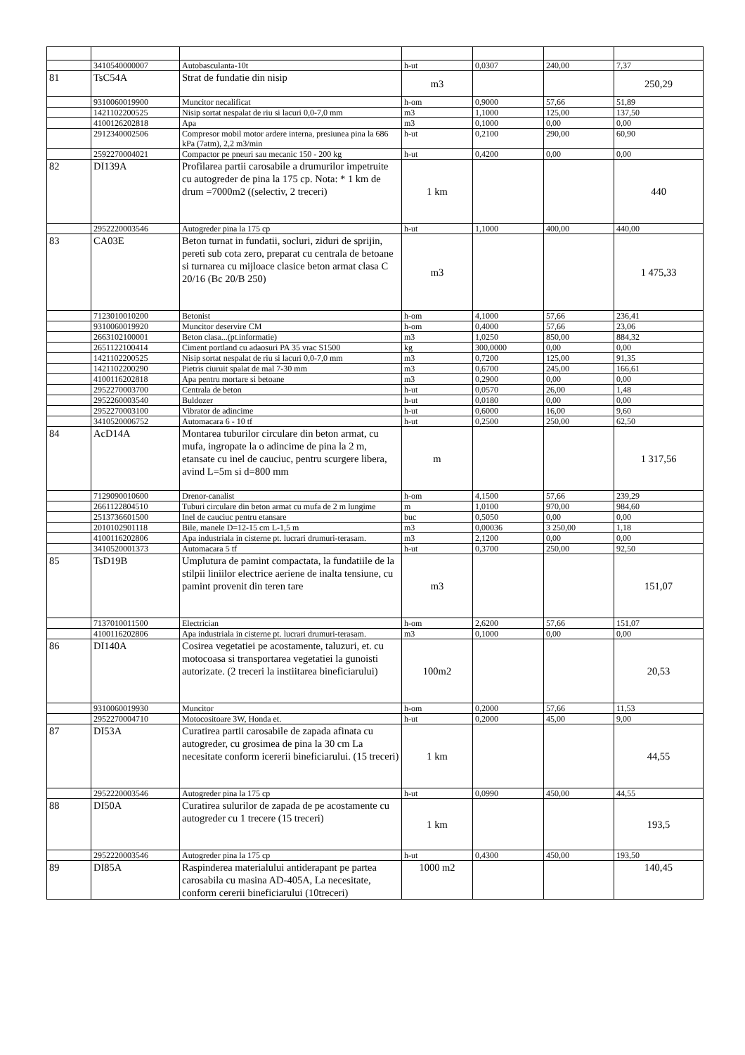| | 3410540000007 | Autobasculanta-10t | h-ut | 0,0307 | 240,00 | 7,37 |
| 81 | TsC54A | Strat de fundatie din nisip | m3 | | | 250,29 |
| | 9310060019900 | Muncitor necalificat | h-om | 0,9000 | 57,66 | 51,89 |
| | 1421102200525 | Nisip sortat nespalat de riu si lacuri 0,0-7,0 mm | m3 | 1,1000 | 125,00 | 137,50 |
| | 4100126202818 | Apa | m3 | 0,1000 | 0,00 | 0,00 |
| | 2912340002506 | Compresor mobil motor ardere interna, presiunea pina la 686 kPa (7atm), 2,2 m3/min | h-ut | 0,2100 | 290,00 | 60,90 |
| | 2592270004021 | Compactor pe pneuri sau mecanic 150 - 200 kg | h-ut | 0,4200 | 0,00 | 0,00 |
| 82 | DI139A | Profilarea partii carosabile a drumurilor impetruite cu autogreder de pina la 175 cp. Nota: * 1 km de drum =7000m2 ((selectiv, 2 treceri) | 1 km | | | 440 |
| | 2952220003546 | Autogreder pina la 175 cp | h-ut | 1,1000 | 400,00 | 440,00 |
| 83 | CA03E | Beton turnat in fundatii, socluri, ziduri de sprijin, pereti sub cota zero, preparat cu centrala de betoane si turnarea cu mijloace clasice beton armat clasa C 20/16 (Bc 20/B 250) | m3 | | | 1 475,33 |
| | 7123010010200 | Betonist | h-om | 4,1000 | 57,66 | 236,41 |
| | 9310060019920 | Muncitor deservire CM | h-om | 0,4000 | 57,66 | 23,06 |
| | 2663102100001 | Beton clasa...(pt.informatie) | m3 | 1,0250 | 850,00 | 884,32 |
| | 2651122100414 | Ciment portland cu adaosuri PA 35 vrac S1500 | kg | 300,0000 | 0,00 | 0,00 |
| | 1421102200525 | Nisip sortat nespalat de riu si lacuri 0,0-7,0 mm | m3 | 0,7200 | 125,00 | 91,35 |
| | 1421102200290 | Pietris ciuruit spalat de mal 7-30 mm | m3 | 0,6700 | 245,00 | 166,61 |
| | 4100116202818 | Apa pentru mortare si betoane | m3 | 0,2900 | 0,00 | 0,00 |
| | 2952270003700 | Centrala de beton | h-ut | 0,0570 | 26,00 | 1,48 |
| | 2952260003540 | Buldozer | h-ut | 0,0180 | 0,00 | 0,00 |
| | 2952270003100 | Vibrator de adincime | h-ut | 0,6000 | 16,00 | 9,60 |
| | 3410520006752 | Automacara 6 - 10 tf | h-ut | 0,2500 | 250,00 | 62,50 |
| 84 | AcD14A | Montarea tuburilor circulare din beton armat, cu mufa, ingropate la o adincime de pina la 2 m, etansate cu inel de cauciuc, pentru scurgere libera, avind L=5m si d=800 mm | m | | | 1 317,56 |
| | 7129090010600 | Drenor-canalist | h-om | 4,1500 | 57,66 | 239,29 |
| | 2661122804510 | Tuburi circulare din beton armat cu mufa de 2 m lungime | m | 1,0100 | 970,00 | 984,60 |
| | 2513736601500 | Inel de cauciuc pentru etansare | buc | 0,5050 | 0,00 | 0,00 |
| | 2010102901118 | Bile, manele D=12-15 cm L-1,5 m | m3 | 0,00036 | 3 250,00 | 1,18 |
| | 4100116202806 | Apa industriala in cisterne pt. lucrari drumuri-terasam. | m3 | 2,1200 | 0,00 | 0,00 |
| | 3410520001373 | Automacara 5 tf | h-ut | 0,3700 | 250,00 | 92,50 |
| 85 | TsD19B | Umplutura de pamint compactata, la fundatiile de la stilpii liniilor electrice aeriene de inalta tensiune, cu pamint provenit din teren tare | m3 | | | 151,07 |
| | 7137010011500 | Electrician | h-om | 2,6200 | 57,66 | 151,07 |
| | 4100116202806 | Apa industriala in cisterne pt. lucrari drumuri-terasam. | m3 | 0,1000 | 0,00 | 0,00 |
| 86 | DI140A | Cosirea vegetatiei pe acostamente, taluzuri, et. cu motocoasa si transportarea vegetatiei la gunoisti autorizate. (2 treceri la instiitarea bineficiarului) | 100m2 | | | 20,53 |
| | 9310060019930 | Muncitor | h-om | 0,2000 | 57,66 | 11,53 |
| | 2952270004710 | Motocositoare 3W, Honda et. | h-ut | 0,2000 | 45,00 | 9,00 |
| 87 | DI53A | Curatirea partii carosabile de zapada afinata cu autogreder, cu grosimea de pina la 30 cm La necesitate conform icererii bineficiarului. (15 treceri) | 1 km | | | 44,55 |
| | 2952220003546 | Autogreder pina la 175 cp | h-ut | 0,0990 | 450,00 | 44,55 |
| 88 | DI50A | Curatirea sulurilor de zapada de pe acostamente cu autogreder cu 1 trecere (15 treceri) | 1 km | | | 193,5 |
| | 2952220003546 | Autogreder pina la 175 cp | h-ut | 0,4300 | 450,00 | 193,50 |
| 89 | DI85A | Raspinderea materialului antideraрant pe partea carosabila cu masina AD-405A, La necesitate, conform cererii bineficiarului (10treceri) | 1000 m2 | | | 140,45 |